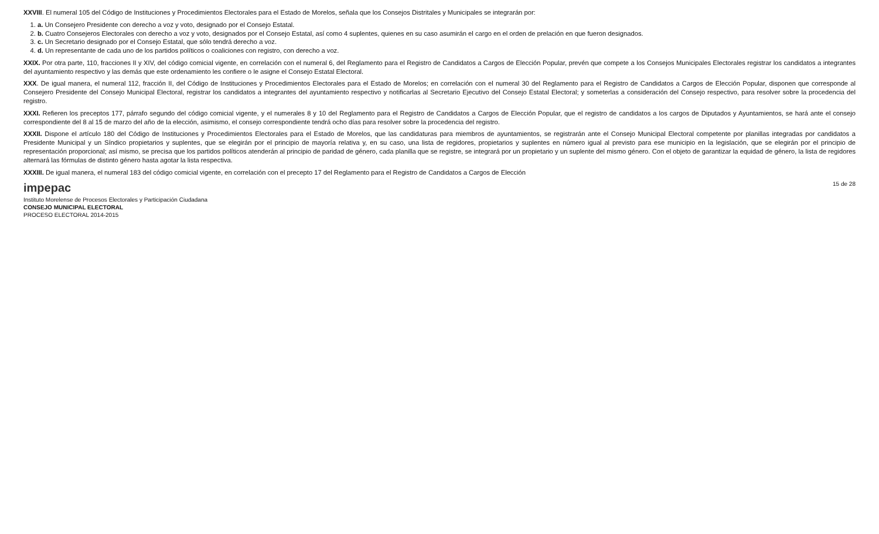XXVIII. El numeral 105 del Código de Instituciones y Procedimientos Electorales para el Estado de Morelos, señala que los Consejos Distritales y Municipales se integrarán por:
1. a. Un Consejero Presidente con derecho a voz y voto, designado por el Consejo Estatal.
2. b. Cuatro Consejeros Electorales con derecho a voz y voto, designados por el Consejo Estatal, así como 4 suplentes, quienes en su caso asumirán el cargo en el orden de prelación en que fueron designados.
3. c. Un Secretario designado por el Consejo Estatal, que sólo tendrá derecho a voz.
4. d. Un representante de cada uno de los partidos políticos o coaliciones con registro, con derecho a voz.
XXIX. Por otra parte, 110, fracciones II y XIV, del código comicial vigente, en correlación con el numeral 6, del Reglamento para el Registro de Candidatos a Cargos de Elección Popular, prevén que compete a los Consejos Municipales Electorales registrar los candidatos a integrantes del ayuntamiento respectivo y las demás que este ordenamiento les confiere o le asigne el Consejo Estatal Electoral.
XXX. De igual manera, el numeral 112, fracción II, del Código de Instituciones y Procedimientos Electorales para el Estado de Morelos; en correlación con el numeral 30 del Reglamento para el Registro de Candidatos a Cargos de Elección Popular, disponen que corresponde al Consejero Presidente del Consejo Municipal Electoral, registrar los candidatos a integrantes del ayuntamiento respectivo y notificarlas al Secretario Ejecutivo del Consejo Estatal Electoral; y someterlas a consideración del Consejo respectivo, para resolver sobre la procedencia del registro.
XXXI. Refieren los preceptos 177, párrafo segundo del código comicial vigente, y el numerales 8 y 10 del Reglamento para el Registro de Candidatos a Cargos de Elección Popular, que el registro de candidatos a los cargos de Diputados y Ayuntamientos, se hará ante el consejo correspondiente del 8 al 15 de marzo del año de la elección, asimismo, el consejo correspondiente tendrá ocho días para resolver sobre la procedencia del registro.
XXXII. Dispone el artículo 180 del Código de Instituciones y Procedimientos Electorales para el Estado de Morelos, que las candidaturas para miembros de ayuntamientos, se registrarán ante el Consejo Municipal Electoral competente por planillas integradas por candidatos a Presidente Municipal y un Síndico propietarios y suplentes, que se elegirán por el principio de mayoría relativa y, en su caso, una lista de regidores, propietarios y suplentes en número igual al previsto para ese municipio en la legislación, que se elegirán por el principio de representación proporcional; así mismo, se precisa que los partidos políticos atenderán al principio de paridad de género, cada planilla que se registre, se integrará por un propietario y un suplente del mismo género. Con el objeto de garantizar la equidad de género, la lista de regidores alternará las fórmulas de distinto género hasta agotar la lista respectiva.
XXXIII. De igual manera, el numeral 183 del código comicial vigente, en correlación con el precepto 17 del Reglamento para el Registro de Candidatos a Cargos de Elección
impepac
Instituto Morelense de Procesos Electorales y Participación Ciudadana
CONSEJO MUNICIPAL ELECTORAL
PROCESO ELECTORAL 2014-2015
15 de 28